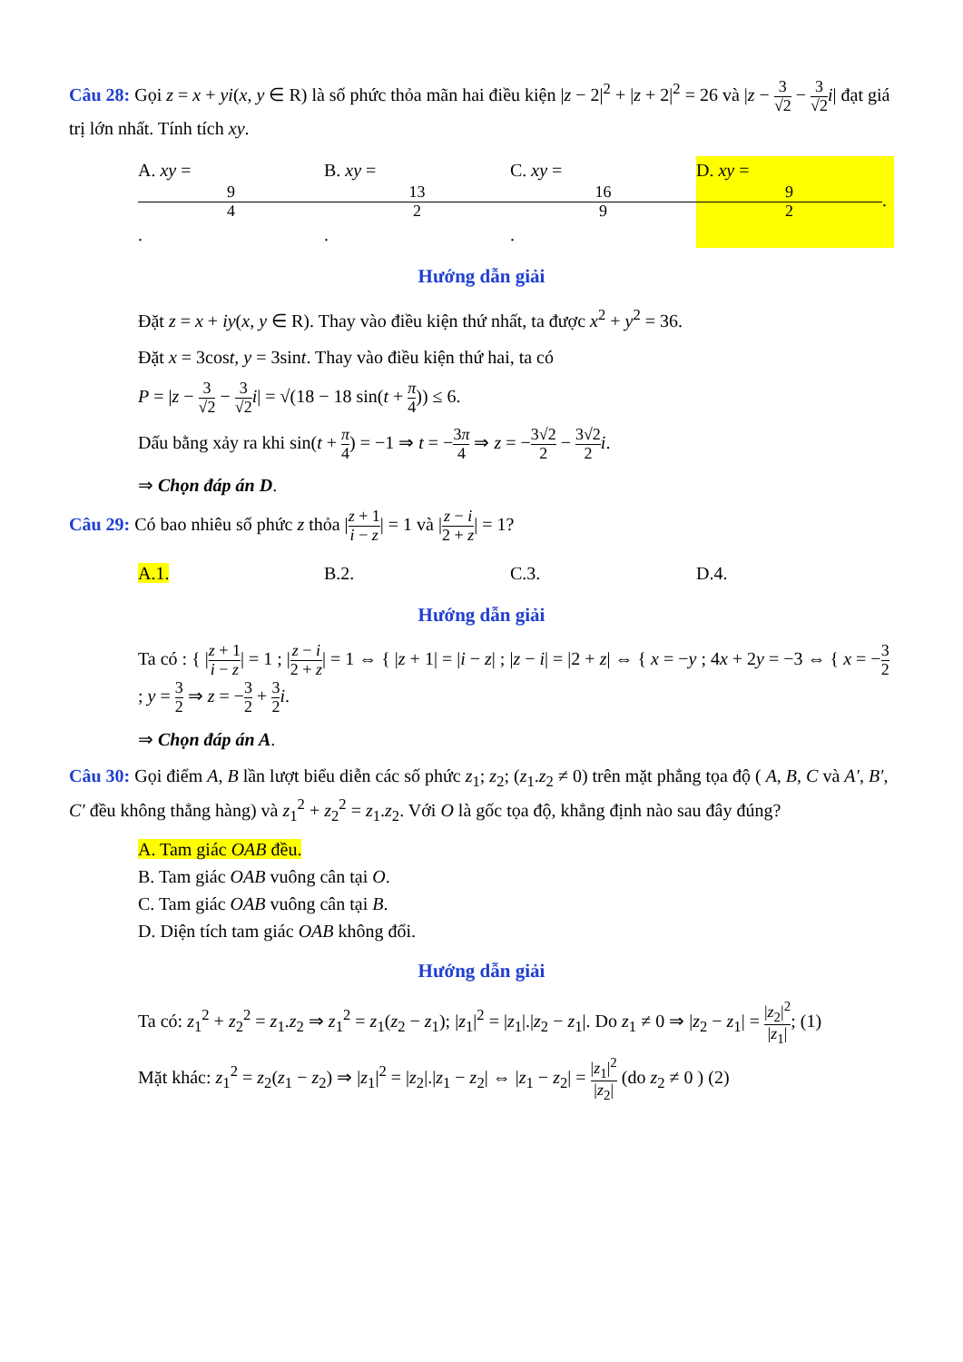Câu 28: Gọi z = x + yi(x, y ∈ R) là số phức thỏa mãn hai điều kiện |z − 2|<sup>2</sup> + |z + 2|<sup>2</sup> = 26 và |z − 3 √2 − 3 √2 i| đạt giá trị lớn nhất. Tính tích xy.
A. xy = 9 4. B. xy = 13 2. C. xy = 16 9. D. xy = 9 2.
Hướng dẫn giải
Đặt z = x + iy(x, y ∈ R). Thay vào điều kiện thứ nhất, ta được x<sup>2</sup> + y<sup>2</sup> = 36.
Đặt x = 3cost, y = 3sint. Thay vào điều kiện thứ hai, ta có
P = |z − 3 √2 − 3 √2 i| = √(18 − 18 sin(t + π 4)) ≤ 6.
Dấu bằng xảy ra khi sin(t + π 4) = −1 ⇒ t = −3π 4 ⇒ z = −3√2 2 − 3√2 2 i.
⇒ Chọn đáp án D.
Câu 29: Có bao nhiêu số phức z thỏa |z + 1 i − z| = 1 và |z − i 2 + z| = 1?
A.1. B.2. C.3. D.4.
Hướng dẫn giải
Ta có : { |z + 1 i − z| = 1 ; |z − i 2 + z| = 1 ⇔ { |z + 1| = |i − z| ; |z − i| = |2 + z| ⇔ { x = −y ; 4x + 2y = −3 ⇔ { x = −3 2 ; y = 3 2 ⇒ z = −3 2 + 3 2 i.
⇒ Chọn đáp án A.
Câu 30: Gọi điểm A, B lần lượt biểu diễn các số phức z<sub>1</sub>; z<sub>2</sub>; (z<sub>1</sub>.z<sub>2</sub> ≠ 0) trên mặt phẳng tọa độ ( A, B, C và A′, B′, C′ đều không thẳng hàng) và z<sub>1</sub><sup>2</sup> + z<sub>2</sub><sup>2</sup> = z<sub>1</sub>.z<sub>2</sub>. Với O là gốc tọa độ, khẳng định nào sau đây đúng?
A. Tam giác OAB đều.
B. Tam giác OAB vuông cân tại O.
C. Tam giác OAB vuông cân tại B.
D. Diện tích tam giác OAB không đổi.
Hướng dẫn giải
Ta có: z<sub>1</sub><sup>2</sup> + z<sub>2</sub><sup>2</sup> = z<sub>1</sub>.z<sub>2</sub> ⇒ z<sub>1</sub><sup>2</sup> = z<sub>1</sub>(z<sub>2</sub> − z<sub>1</sub>); |z<sub>1</sub>|<sup>2</sup> = |z<sub>1</sub>|.|z<sub>2</sub> − z<sub>1</sub>|. Do z<sub>1</sub> ≠ 0 ⇒ |z<sub>2</sub> − z<sub>1</sub>| = |z<sub>2</sub>|<sup>2</sup> |z<sub>1</sub>|; (1)
Mặt khác: z<sub>1</sub><sup>2</sup> = z<sub>2</sub>(z<sub>1</sub> − z<sub>2</sub>) ⇒ |z<sub>1</sub>|<sup>2</sup> = |z<sub>2</sub>|.|z<sub>1</sub> − z<sub>2</sub>| ⇔ |z<sub>1</sub> − z<sub>2</sub>| = |z<sub>1</sub>|<sup>2</sup> |z<sub>2</sub>| (do z<sub>2</sub> ≠ 0 ) (2)